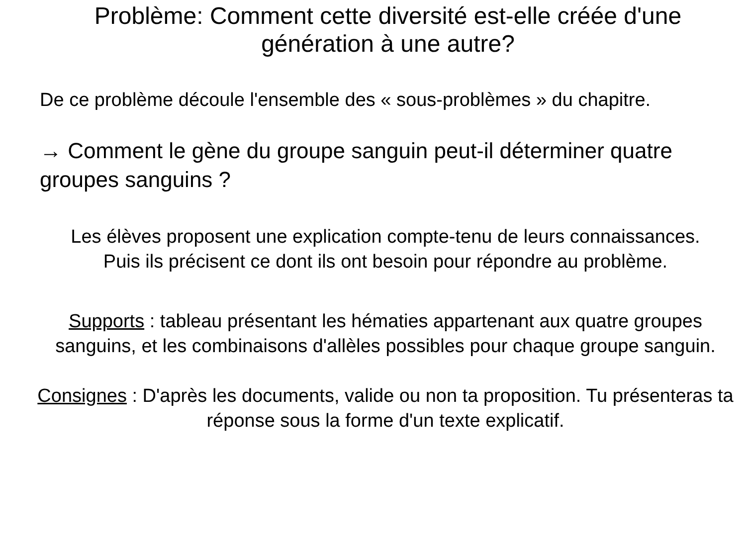Problème: Comment cette diversité est-elle créée d'une génération à une autre?
De ce problème découle l'ensemble des « sous-problèmes » du chapitre.
→ Comment le gène du groupe sanguin peut-il déterminer quatre groupes sanguins ?
Les élèves proposent une explication compte-tenu de leurs connaissances.
Puis ils précisent ce dont ils ont besoin pour répondre au problème.
Supports : tableau présentant les hématies appartenant aux quatre groupes sanguins, et les combinaisons d'allèles possibles pour chaque groupe sanguin.
Consignes : D'après les documents, valide ou non ta proposition. Tu présenteras ta réponse sous la forme d'un texte explicatif.